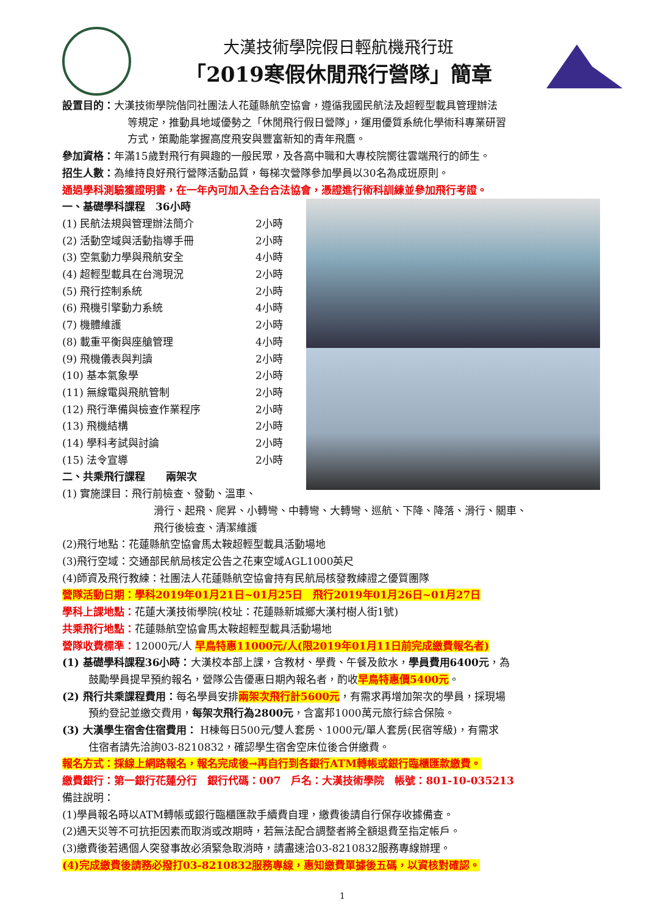大漢技術學院假日輕航機飛行班
「2019寒假休閒飛行營隊」簡章
設置目的：大漢技術學院偕同社團法人花蓮縣航空協會，遵循我國民航法及超輕型載具管理辦法
等規定，推動具地域優勢之「休閒飛行假日營隊」，運用優質系統化學術科專業研習
方式，策勵能掌握高度飛安與豐富新知的青年飛鷹。
參加資格：年滿15歲對飛行有興趣的一般民眾，及各高中職和大專校院嚮往雲端飛行的師生。
招生人數：為維持良好飛行營隊活動品質，每梯次營隊參加學員以30名為成班原則。
通過學科測驗獲證明書，在一年內可加入全台合法協會，憑證進行術科訓練並參加飛行考證。
一、基礎學科課程　36小時
(1) 民航法規與管理辦法簡介 2小時
(2) 活動空域與活動指導手冊 2小時
(3) 空氣動力學與飛航安全 4小時
(4) 超輕型載具在台灣現況 2小時
(5) 飛行控制系統 2小時
(6) 飛機引擎動力系統 4小時
(7) 機體維護 2小時
(8) 載重平衡與座艙管理 4小時
(9) 飛機儀表與判讀 2小時
(10) 基本氣象學 2小時
(11) 無線電與飛航管制 2小時
(12) 飛行準備與檢查作業程序 2小時
(13) 飛機結構 2小時
(14) 學科考試與討論 2小時
(15) 法令宣導 2小時
二、共乘飛行課程　　兩架次
(1) 實施課目：飛行前檢查、發動、溫車、
滑行、起飛、爬昇、小轉彎、中轉彎、大轉彎、巡航、下降、降落、滑行、關車、
飛行後檢查、清潔維護
(2)飛行地點：花蓮縣航空協會馬太鞍超輕型載具活動場地
(3)飛行空域：交通部民航局核定公告之花東空域AGL1000英尺
(4)師資及飛行教練：社團法人花蓮縣航空協會持有民航局核發教練證之優質團隊
營隊活動日期：學科2019年01月21日~01月25日　飛行2019年01月26日~01月27日
學科上課地點：花蓮大漢技術學院(校址：花蓮縣新城鄉大漢村樹人街1號)
共乘飛行地點：花蓮縣航空協會馬太鞍超輕型載具活動場地
營隊收費標準：12000元/人 早鳥特惠11000元/人(限2019年01月11日前完成繳費報名者)
(1) 基礎學科課程36小時：大漢校本部上課，含教材、學費、午餐及飲水，學員費用6400元，為
鼓勵學員提早預約報名，營隊公告優惠日期內報名者，酌收早鳥特惠價5400元。
(2) 飛行共乘課程費用：每名學員安排兩架次飛行計5600元，有需求再增加架次的學員，採現場
預約登記並繳交費用，每架次飛行為2800元，含富邦1000萬元旅行綜合保險。
(3) 大漢學生宿舍住宿費用： H棟每日500元/雙人套房、1000元/單人套房(民宿等級)，有需求
住宿者請先洽詢03-8210832，確認學生宿舍空床位後合併繳費。
報名方式：採線上網路報名，報名完成後→再自行到各銀行ATM轉帳或銀行臨櫃匯款繳費。
繳費銀行：第一銀行花蓮分行　銀行代碼：007　戶名：大漢技術學院　帳號：801-10-035213
備註說明：
(1)學員報名時以ATM轉帳或銀行臨櫃匯款手續費自理，繳費後請自行保存收據備查。
(2)遇天災等不可抗拒因素而取消或改期時，若無法配合調整者將全額退費至指定帳戶。
(3)繳費後若遇個人突發事故必須緊急取消時，請盡速洽03-8210832服務專線辦理。
(4)完成繳費後請務必撥打03-8210832服務專線，惠知繳費單據後五碼，以資核對確認。
1